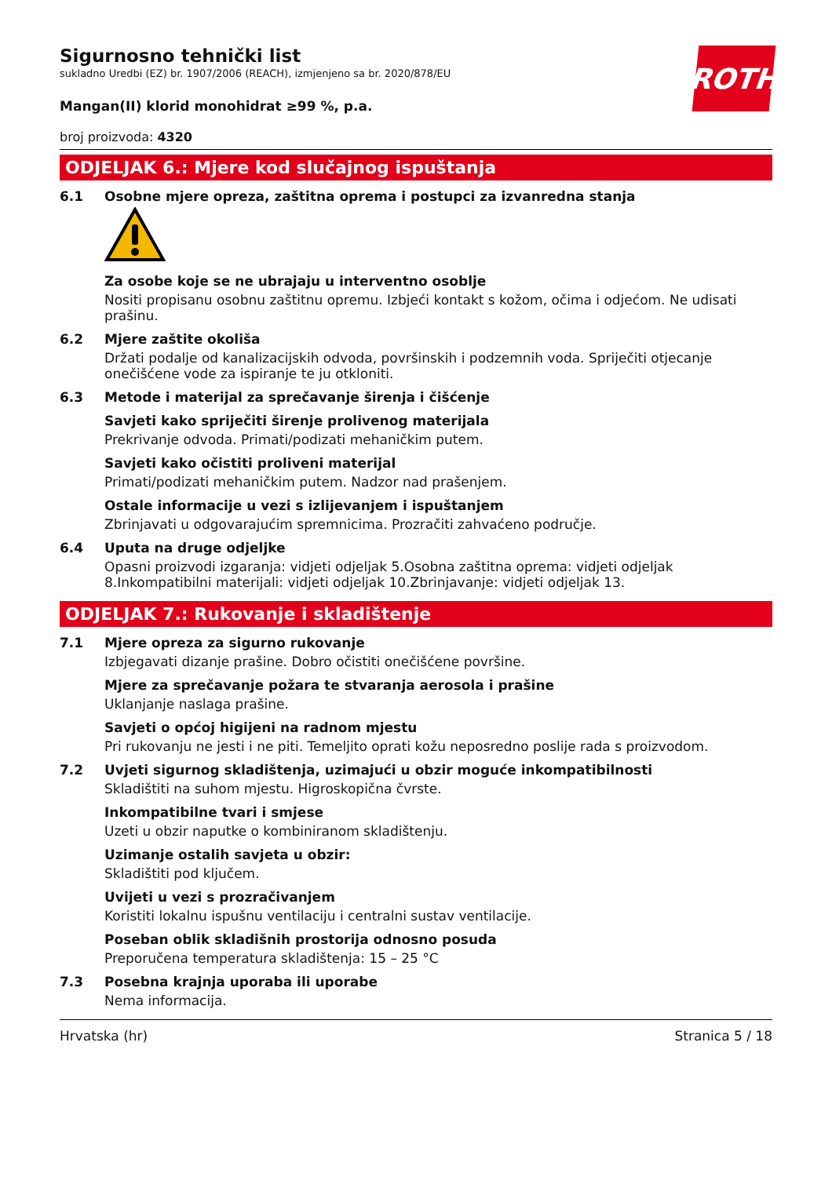ROTH
Sigurnosno tehnički list
sukladno Uredbi (EZ) br. 1907/2006 (REACH), izmjenjeno sa br. 2020/878/EU
Mangan(II) klorid monohidrat ≥99 %, p.a.
broj proizvoda: 4320
ODJELJAK 6.: Mjere kod slučajnog ispuštanja
6.1 Osobne mjere opreza, zaštitna oprema i postupci za izvanredna stanja
Za osobe koje se ne ubrajaju u interventno osoblje
Nositi propisanu osobnu zaštitnu opremu. Izbjeći kontakt s kožom, očima i odjećom. Ne udisati prašinu.
6.2 Mjere zaštite okoliša
Držati podalje od kanalizacijskih odvoda, površinskih i podzemnih voda. Spriječiti otjecanje onečišćene vode za ispiranje te ju otkloniti.
6.3 Metode i materijal za sprečavanje širenja i čišćenje
Savjeti kako spriječiti širenje prolivenog materijala
Prekrivanje odvoda. Primati/podizati mehaničkim putem.
Savjeti kako očistiti proliveni materijal
Primati/podizati mehaničkim putem. Nadzor nad prašenjem.
Ostale informacije u vezi s izlijevanjem i ispuštanjem
Zbrinjavati u odgovarajućim spremnicima. Prozračiti zahvaćeno područje.
6.4 Uputa na druge odjeljke
Opasni proizvodi izgaranja: vidjeti odjeljak 5.Osobna zaštitna oprema: vidjeti odjeljak 8.Inkompatibilni materijali: vidjeti odjeljak 10.Zbrinjavanje: vidjeti odjeljak 13.
ODJELJAK 7.: Rukovanje i skladištenje
7.1 Mjere opreza za sigurno rukovanje
Izbjegavati dizanje prašine. Dobro očistiti onečišćene površine.
Mjere za sprečavanje požara te stvaranja aerosola i prašine
Uklanjanje naslaga prašine.
Savjeti o općoj higijeni na radnom mjestu
Pri rukovanju ne jesti i ne piti. Temeljito oprati kožu neposredno poslije rada s proizvodom.
7.2 Uvjeti sigurnog skladištenja, uzimajući u obzir moguće inkompatibilnosti
Skladištiti na suhom mjestu. Higroskopična čvrste.
Inkompatibilne tvari i smjese
Uzeti u obzir naputke o kombiniranom skladištenju.
Uzimanje ostalih savjeta u obzir:
Skladištiti pod ključem.
Uvijeti u vezi s prozračivanjem
Koristiti lokalnu ispušnu ventilaciju i centralni sustav ventilacije.
Poseban oblik skladišnih prostorija odnosno posuda
Preporučena temperatura skladištenja: 15 – 25 °C
7.3 Posebna krajnja uporaba ili uporabe
Nema informacija.
Hrvatska (hr) Stranica 5 / 18